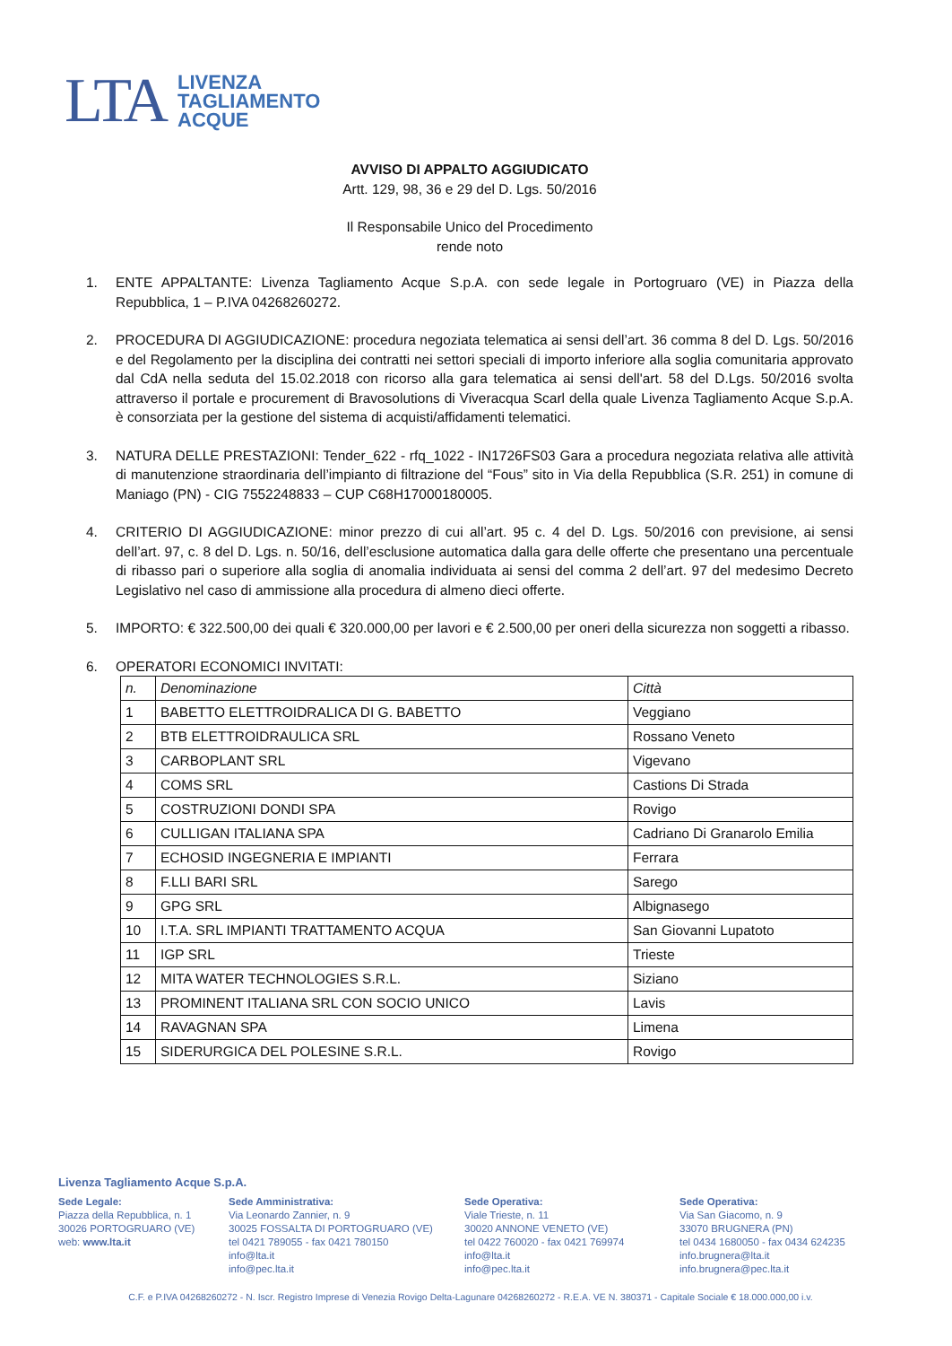LTA
LIVENZA
TAGLIAMENTO
ACQUE
AVVISO DI APPALTO AGGIUDICATO
Artt. 129, 98, 36 e 29 del D. Lgs. 50/2016
Il Responsabile Unico del Procedimento
rende noto
1. ENTE APPALTANTE: Livenza Tagliamento Acque S.p.A. con sede legale in Portogruaro (VE) in Piazza della Repubblica, 1 – P.IVA 04268260272.
2. PROCEDURA DI AGGIUDICAZIONE: procedura negoziata telematica ai sensi dell’art. 36 comma 8 del D. Lgs. 50/2016 e del Regolamento per la disciplina dei contratti nei settori speciali di importo inferiore alla soglia comunitaria approvato dal CdA nella seduta del 15.02.2018 con ricorso alla gara telematica ai sensi dell'art. 58 del D.Lgs. 50/2016 svolta attraverso il portale e procurement di Bravosolutions di Viveracqua Scarl della quale Livenza Tagliamento Acque S.p.A. è consorziata per la gestione del sistema di acquisti/affidamenti telematici.
3. NATURA DELLE PRESTAZIONI: Tender_622 - rfq_1022 - IN1726FS03 Gara a procedura negoziata relativa alle attività di manutenzione straordinaria dell’impianto di filtrazione del “Fous” sito in Via della Repubblica (S.R. 251) in comune di Maniago (PN) - CIG 7552248833 – CUP C68H17000180005.
4. CRITERIO DI AGGIUDICAZIONE: minor prezzo di cui all’art. 95 c. 4 del D. Lgs. 50/2016 con previsione, ai sensi dell’art. 97, c. 8 del D. Lgs. n. 50/16, dell’esclusione automatica dalla gara delle offerte che presentano una percentuale di ribasso pari o superiore alla soglia di anomalia individuata ai sensi del comma 2 dell’art. 97 del medesimo Decreto Legislativo nel caso di ammissione alla procedura di almeno dieci offerte.
5. IMPORTO: € 322.500,00 dei quali € 320.000,00 per lavori e € 2.500,00 per oneri della sicurezza non soggetti a ribasso.
6. OPERATORI ECONOMICI INVITATI:
| n. | Denominazione | Città |
| 1 | BABETTO ELETTROIDRALICA DI G. BABETTO | Veggiano |
| 2 | BTB ELETTROIDRAULICA SRL | Rossano Veneto |
| 3 | CARBOPLANT SRL | Vigevano |
| 4 | COMS SRL | Castions Di Strada |
| 5 | COSTRUZIONI DONDI SPA | Rovigo |
| 6 | CULLIGAN ITALIANA SPA | Cadriano Di Granarolo Emilia |
| 7 | ECHOSID INGEGNERIA E IMPIANTI | Ferrara |
| 8 | F.LLI BARI SRL | Sarego |
| 9 | GPG SRL | Albignasego |
| 10 | I.T.A. SRL IMPIANTI TRATTAMENTO ACQUA | San Giovanni Lupatoto |
| 11 | IGP SRL | Trieste |
| 12 | MITA WATER TECHNOLOGIES S.R.L. | Siziano |
| 13 | PROMINENT ITALIANA SRL CON SOCIO UNICO | Lavis |
| 14 | RAVAGNAN SPA | Limena |
| 15 | SIDERURGICA DEL POLESINE S.R.L. | Rovigo |
Livenza Tagliamento Acque S.p.A.
Sede Legale:
Piazza della Repubblica, n. 1
30026 PORTOGRUARO (VE)
web: www.lta.it
Sede Amministrativa:
Via Leonardo Zannier, n. 9
30025 FOSSALTA DI PORTOGRUARO (VE)
tel 0421 789055 - fax 0421 780150
info@lta.it
info@pec.lta.it
Sede Operativa:
Viale Trieste, n. 11
30020 ANNONE VENETO (VE)
tel 0422 760020 - fax 0421 769974
info@lta.it
info@pec.lta.it
Sede Operativa:
Via San Giacomo, n. 9
33070 BRUGNERA (PN)
tel 0434 1680050 - fax 0434 624235
info.brugnera@lta.it
info.brugnera@pec.lta.it
C.F. e P.IVA 04268260272 - N. Iscr. Registro Imprese di Venezia Rovigo Delta-Lagunare 04268260272 - R.E.A. VE N. 380371 - Capitale Sociale € 18.000.000,00 i.v.